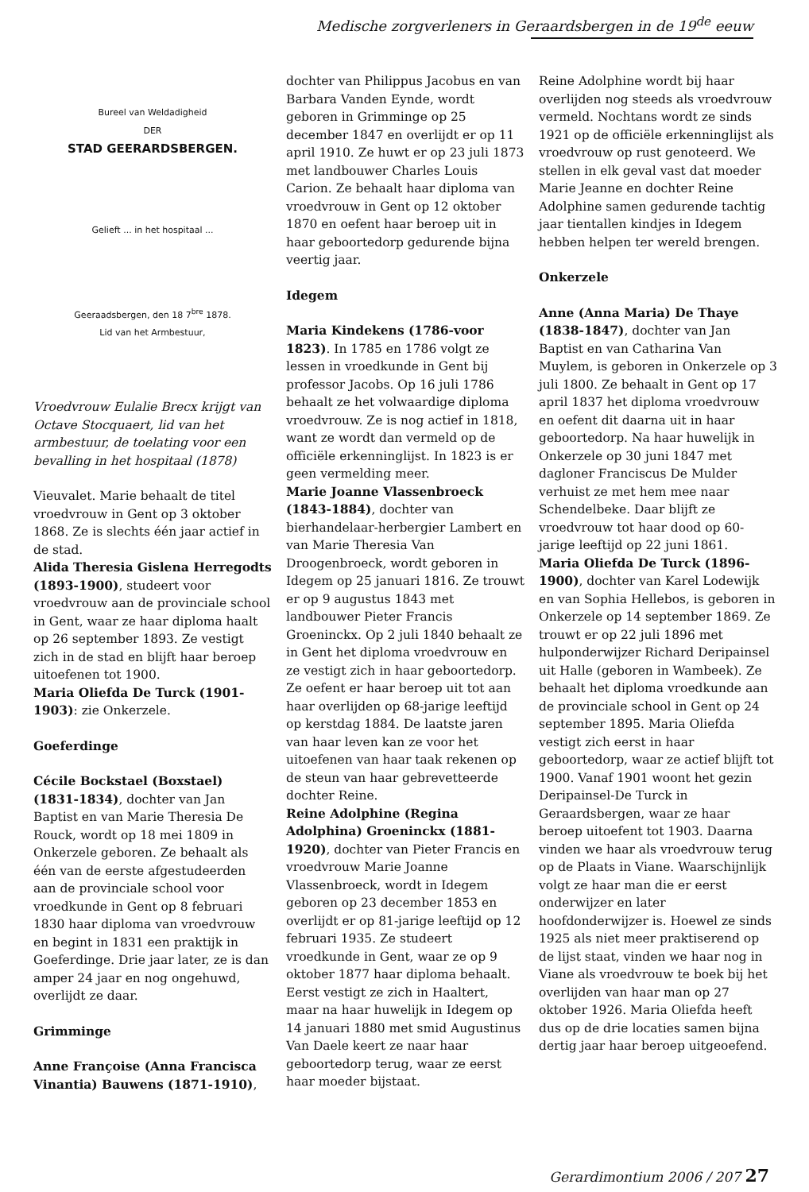Medische zorgverleners in Geraardsbergen in de 19<sup>de</sup> eeuw
Bureel van Weldadigheid
DER
STAD GEERARDSBERGEN.
Gelieft ... in het hospitaal ...
Geeraadsbergen, den 18 7<sup>bre</sup> 1878.
Lid van het Armbestuur,
Vroedvrouw Eulalie Brecx krijgt van Octave Stocquaert, lid van het armbestuur, de toelating voor een bevalling in het hospitaal (1878)
Vieuvalet. Marie behaalt de titel vroedvrouw in Gent op 3 oktober 1868. Ze is slechts één jaar actief in de stad.
Alida Theresia Gislena Herregodts (1893-1900), studeert voor vroedvrouw aan de provinciale school in Gent, waar ze haar diploma haalt op 26 september 1893. Ze vestigt zich in de stad en blijft haar beroep uitoefenen tot 1900.
Maria Oliefda De Turck (1901-1903): zie Onkerzele.
Goeferdinge
Cécile Bockstael (Boxstael) (1831-1834), dochter van Jan Baptist en van Marie Theresia De Rouck, wordt op 18 mei 1809 in Onkerzele geboren. Ze behaalt als één van de eerste afgestudeerden aan de provinciale school voor vroedkunde in Gent op 8 februari 1830 haar diploma van vroedvrouw en begint in 1831 een praktijk in Goeferdinge. Drie jaar later, ze is dan amper 24 jaar en nog ongehuwd, overlijdt ze daar.
Grimminge
Anne Françoise (Anna Francisca Vinantia) Bauwens (1871-1910),
dochter van Philippus Jacobus en van Barbara Vanden Eynde, wordt geboren in Grimminge op 25 december 1847 en overlijdt er op 11 april 1910. Ze huwt er op 23 juli 1873 met landbouwer Charles Louis Carion. Ze behaalt haar diploma van vroedvrouw in Gent op 12 oktober 1870 en oefent haar beroep uit in haar geboortedorp gedurende bijna veertig jaar.
Idegem
Maria Kindekens (1786-voor 1823). In 1785 en 1786 volgt ze lessen in vroedkunde in Gent bij professor Jacobs. Op 16 juli 1786 behaalt ze het volwaardige diploma vroedvrouw. Ze is nog actief in 1818, want ze wordt dan vermeld op de officiële erkenninglijst. In 1823 is er geen vermelding meer.
Marie Joanne Vlassenbroeck (1843-1884), dochter van bierhandelaar-herbergier Lambert en van Marie Theresia Van Droogenbroeck, wordt geboren in Idegem op 25 januari 1816. Ze trouwt er op 9 augustus 1843 met landbouwer Pieter Francis Groeninckx. Op 2 juli 1840 behaalt ze in Gent het diploma vroedvrouw en ze vestigt zich in haar geboortedorp. Ze oefent er haar beroep uit tot aan haar overlijden op 68-jarige leeftijd op kerstdag 1884. De laatste jaren van haar leven kan ze voor het uitoefenen van haar taak rekenen op de steun van haar gebrevetteerde dochter Reine.
Reine Adolphine (Regina Adolphina) Groeninckx (1881-1920), dochter van Pieter Francis en vroedvrouw Marie Joanne Vlassenbroeck, wordt in Idegem geboren op 23 december 1853 en overlijdt er op 81-jarige leeftijd op 12 februari 1935. Ze studeert vroedkunde in Gent, waar ze op 9 oktober 1877 haar diploma behaalt. Eerst vestigt ze zich in Haaltert, maar na haar huwelijk in Idegem op 14 januari 1880 met smid Augustinus Van Daele keert ze naar haar geboortedorp terug, waar ze eerst haar moeder bijstaat.
Reine Adolphine wordt bij haar overlijden nog steeds als vroedvrouw vermeld. Nochtans wordt ze sinds 1921 op de officiële erkenninglijst als vroedvrouw op rust genoteerd. We stellen in elk geval vast dat moeder Marie Jeanne en dochter Reine Adolphine samen gedurende tachtig jaar tientallen kindjes in Idegem hebben helpen ter wereld brengen.
Onkerzele
Anne (Anna Maria) De Thaye (1838-1847), dochter van Jan Baptist en van Catharina Van Muylem, is geboren in Onkerzele op 3 juli 1800. Ze behaalt in Gent op 17 april 1837 het diploma vroedvrouw en oefent dit daarna uit in haar geboortedorp. Na haar huwelijk in Onkerzele op 30 juni 1847 met dagloner Franciscus De Mulder verhuist ze met hem mee naar Schendelbeke. Daar blijft ze vroedvrouw tot haar dood op 60-jarige leeftijd op 22 juni 1861.
Maria Oliefda De Turck (1896-1900), dochter van Karel Lodewijk en van Sophia Hellebos, is geboren in Onkerzele op 14 september 1869. Ze trouwt er op 22 juli 1896 met hulponderwijzer Richard Deripainsel uit Halle (geboren in Wambeek). Ze behaalt het diploma vroedkunde aan de provinciale school in Gent op 24 september 1895. Maria Oliefda vestigt zich eerst in haar geboortedorp, waar ze actief blijft tot 1900. Vanaf 1901 woont het gezin Deripainsel-De Turck in Geraardsbergen, waar ze haar beroep uitoefent tot 1903. Daarna vinden we haar als vroedvrouw terug op de Plaats in Viane. Waarschijnlijk volgt ze haar man die er eerst onderwijzer en later hoofdonderwijzer is. Hoewel ze sinds 1925 als niet meer praktiserend op de lijst staat, vinden we haar nog in Viane als vroedvrouw te boek bij het overlijden van haar man op 27 oktober 1926. Maria Oliefda heeft dus op de drie locaties samen bijna dertig jaar haar beroep uitgeoefend.
Gerardimontium 2006 / 207 27